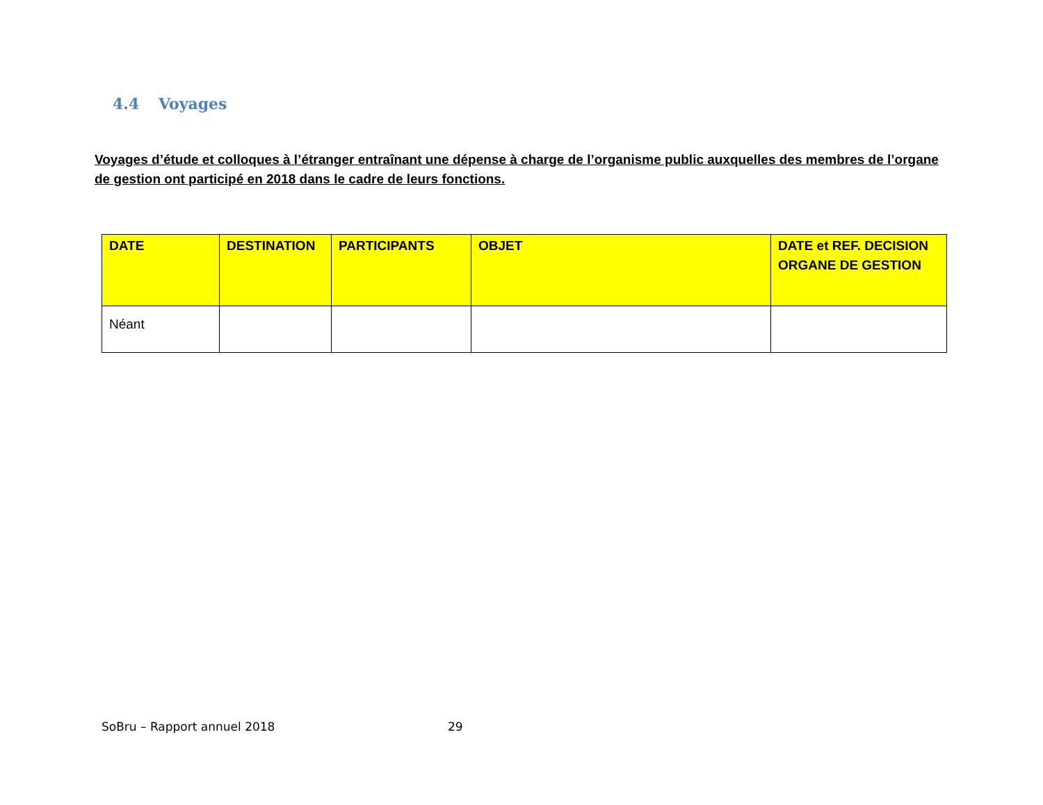4.4 Voyages
Voyages d’étude et colloques à l’étranger entraînant une dépense à charge de l’organisme public auxquelles des membres de l’organe de gestion ont participé en 2018 dans le cadre de leurs fonctions.
| DATE | DESTINATION | PARTICIPANTS | OBJET | DATE et REF. DECISION ORGANE DE GESTION |
| --- | --- | --- | --- | --- |
| Néant | | | | |
SoBru – Rapport annuel 2018 29